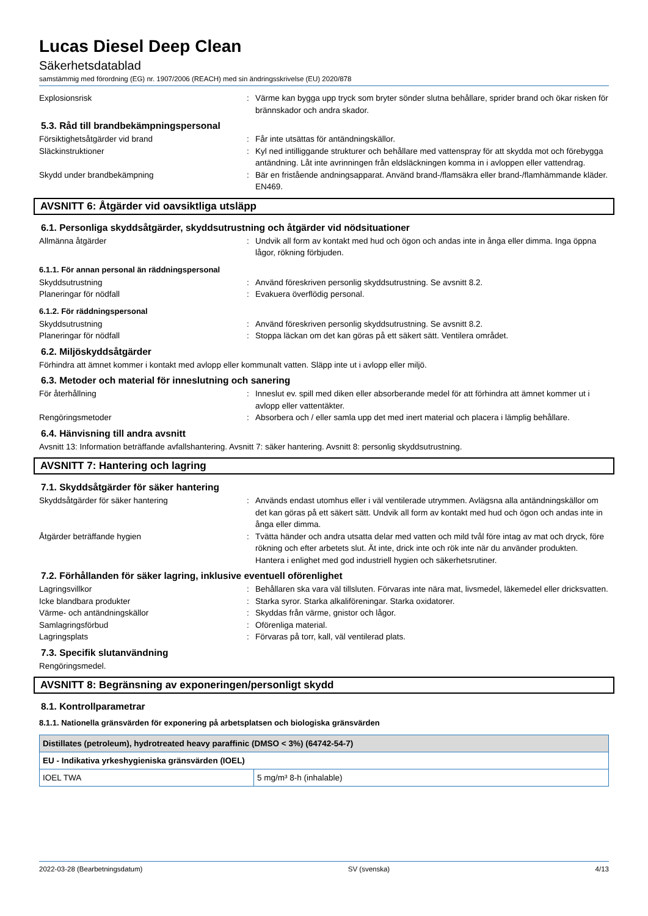Lucas Diesel Deep Clean
Säkerhetsdatablad
samstämmig med förordning (EG) nr. 1907/2006 (REACH) med sin ändringsskrivelse (EU) 2020/878
Explosionsrisk : Värme kan bygga upp tryck som bryter sönder slutna behållare, sprider brand och ökar risken för brännskador och andra skador.
5.3. Råd till brandbekämpningspersonal
Försiktighetsåtgärder vid brand : Får inte utsättas för antändningskällor.
Släckinstruktioner : Kyl ned intilliggande strukturer och behållare med vattenspray för att skydda mot och förebygga antändning. Låt inte avrinningen från eldsläckningen komma in i avloppen eller vattendrag.
Skydd under brandbekämpning : Bär en fristående andningsapparat. Använd brand-/flamsäkra eller brand-/flamhämmande kläder. EN469.
AVSNITT 6: Åtgärder vid oavsiktliga utsläpp
6.1. Personliga skyddsåtgärder, skyddsutrustning och åtgärder vid nödsituationer
Allmänna åtgärder : Undvik all form av kontakt med hud och ögon och andas inte in ånga eller dimma. Inga öppna lågor, rökning förbjuden.
6.1.1. För annan personal än räddningspersonal
Skyddsutrustning : Använd föreskriven personlig skyddsutrustning. Se avsnitt 8.2.
Planeringar för nödfall : Evakuera överflödig personal.
6.1.2. För räddningspersonal
Skyddsutrustning : Använd föreskriven personlig skyddsutrustning. Se avsnitt 8.2.
Planeringar för nödfall : Stoppa läckan om det kan göras på ett säkert sätt. Ventilera området.
6.2. Miljöskyddsåtgärder
Förhindra att ämnet kommer i kontakt med avlopp eller kommunalt vatten. Släpp inte ut i avlopp eller miljö.
6.3. Metoder och material för inneslutning och sanering
För återhållning : Inneslut ev. spill med diken eller absorberande medel för att förhindra att ämnet kommer ut i avlopp eller vattentäkter.
Rengöringsmetoder : Absorbera och / eller samla upp det med inert material och placera i lämplig behållare.
6.4. Hänvisning till andra avsnitt
Avsnitt 13: Information beträffande avfallshantering. Avsnitt 7: säker hantering. Avsnitt 8: personlig skyddsutrustning.
AVSNITT 7: Hantering och lagring
7.1. Skyddsåtgärder för säker hantering
Skyddsåtgärder för säker hantering : Används endast utomhus eller i väl ventilerade utrymmen. Avlägsna alla antändningskällor om det kan göras på ett säkert sätt. Undvik all form av kontakt med hud och ögon och andas inte in ånga eller dimma.
Åtgärder beträffande hygien : Tvätta händer och andra utsatta delar med vatten och mild tvål före intag av mat och dryck, före rökning och efter arbetets slut. Ät inte, drick inte och rök inte när du använder produkten. Hantera i enlighet med god industriell hygien och säkerhetsrutiner.
7.2. Förhållanden för säker lagring, inklusive eventuell oförenlighet
Lagringsvillkor : Behållaren ska vara väl tillsluten. Förvaras inte nära mat, livsmedel, läkemedel eller dricksvatten.
Icke blandbara produkter : Starka syror. Starka alkaliföreningar. Starka oxidatorer.
Värme- och antändningskällor : Skyddas från värme, gnistor och lågor.
Samlagringsförbud : Oförenliga material.
Lagringsplats : Förvaras på torr, kall, väl ventilerad plats.
7.3. Specifik slutanvändning
Rengöringsmedel.
AVSNITT 8: Begränsning av exponeringen/personligt skydd
8.1. Kontrollparametrar
8.1.1. Nationella gränsvärden för exponering på arbetsplatsen och biologiska gränsvärden
| Distillates (petroleum), hydrotreated heavy paraffinic (DMSO < 3%) (64742-54-7) | |
| EU - Indikativa yrkeshygieniska gränsvärden (IOEL) | |
| IOEL TWA | 5 mg/m³ 8-h (inhalable) |
2022-03-28 (Bearbetningsdatum) SV (svenska) 4/13